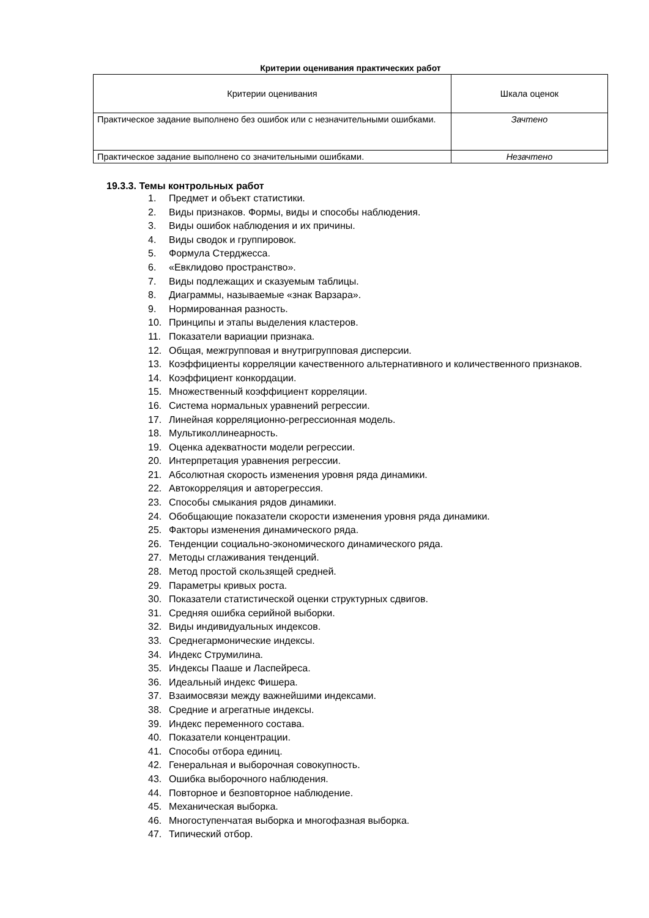Критерии оценивания практических работ
| Критерии оценивания | Шкала оценок |
| Практическое задание выполнено без ошибок или с незначительными ошибками. | Зачтено |
| Практическое задание выполнено со значительными ошибками. | Незачтено |
19.3.3. Темы контрольных работ
1. Предмет и объект статистики.
2. Виды признаков. Формы, виды и способы наблюдения.
3. Виды ошибок наблюдения и их причины.
4. Виды сводок и группировок.
5. Формула Стерджесса.
6. «Евклидово пространство».
7. Виды подлежащих и сказуемым таблицы.
8. Диаграммы, называемые «знак Варзара».
9. Нормированная разность.
10. Принципы и этапы выделения кластеров.
11. Показатели вариации признака.
12. Общая, межгрупповая и внутригрупповая дисперсии.
13. Коэффициенты корреляции качественного альтернативного и количественного признаков.
14. Коэффициент конкордации.
15. Множественный коэффициент корреляции.
16. Система нормальных уравнений регрессии.
17. Линейная корреляционно-регрессионная модель.
18. Мультиколлинеарность.
19. Оценка адекватности модели регрессии.
20. Интерпретация уравнения регрессии.
21. Абсолютная скорость изменения уровня ряда динамики.
22. Автокорреляция и авторегрессия.
23. Способы смыкания рядов динамики.
24. Обобщающие показатели скорости изменения уровня ряда динамики.
25. Факторы изменения динамического ряда.
26. Тенденции социально-экономического динамического ряда.
27. Методы сглаживания тенденций.
28. Метод простой скользящей средней.
29. Параметры кривых роста.
30. Показатели статистической оценки структурных сдвигов.
31. Средняя ошибка серийной выборки.
32. Виды индивидуальных индексов.
33. Среднегармонические индексы.
34. Индекс Струмилина.
35. Индексы Пааше и Ласпейреса.
36. Идеальный индекс Фишера.
37. Взаимосвязи между важнейшими индексами.
38. Средние и агрегатные индексы.
39. Индекс переменного состава.
40. Показатели концентрации.
41. Способы отбора единиц.
42. Генеральная и выборочная совокупность.
43. Ошибка выборочного наблюдения.
44. Повторное и безповторное наблюдение.
45. Механическая выборка.
46. Многоступенчатая выборка и многофазная выборка.
47. Типический отбор.